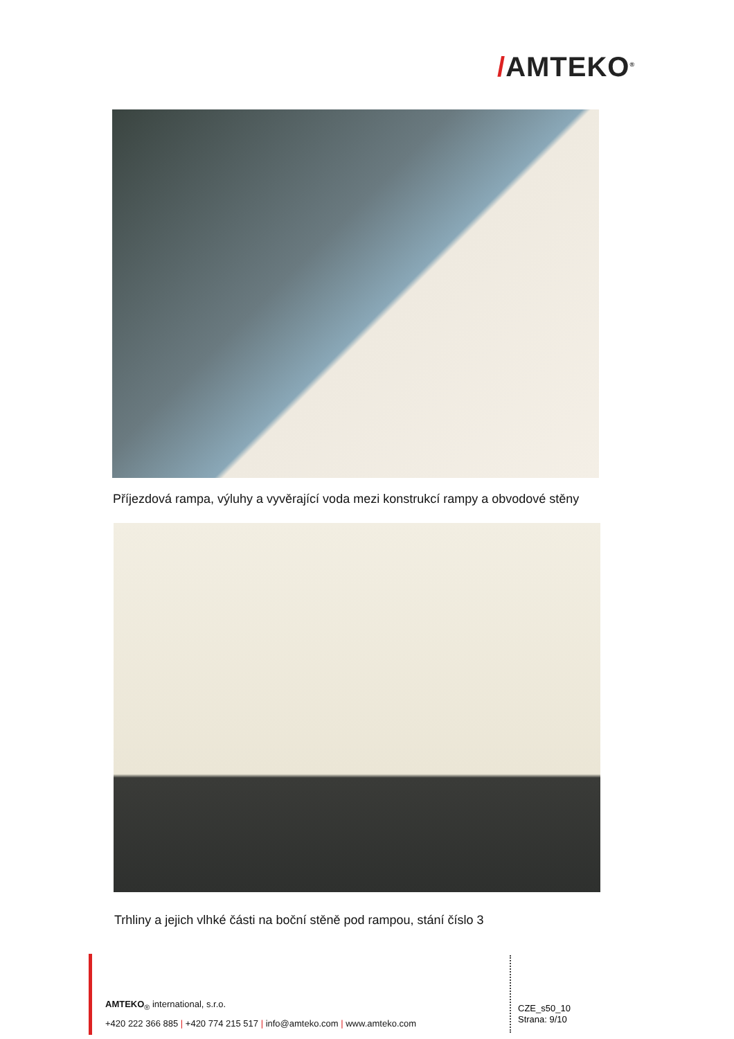/AMTEKO<sup>®</sup>
Příjezdová rampa, výluhy a vyvěrající voda mezi konstrukcí rampy a obvodové stěny
Trhliny a jejich vlhké části na boční stěně pod rampou, stání číslo 3
AMTEKO<sub>®</sub> international, s.r.o.
+420 222 366 885 | +420 774 215 517 | info@amteko.com | www.amteko.com
CZE_s50_10
Strana: 9/10